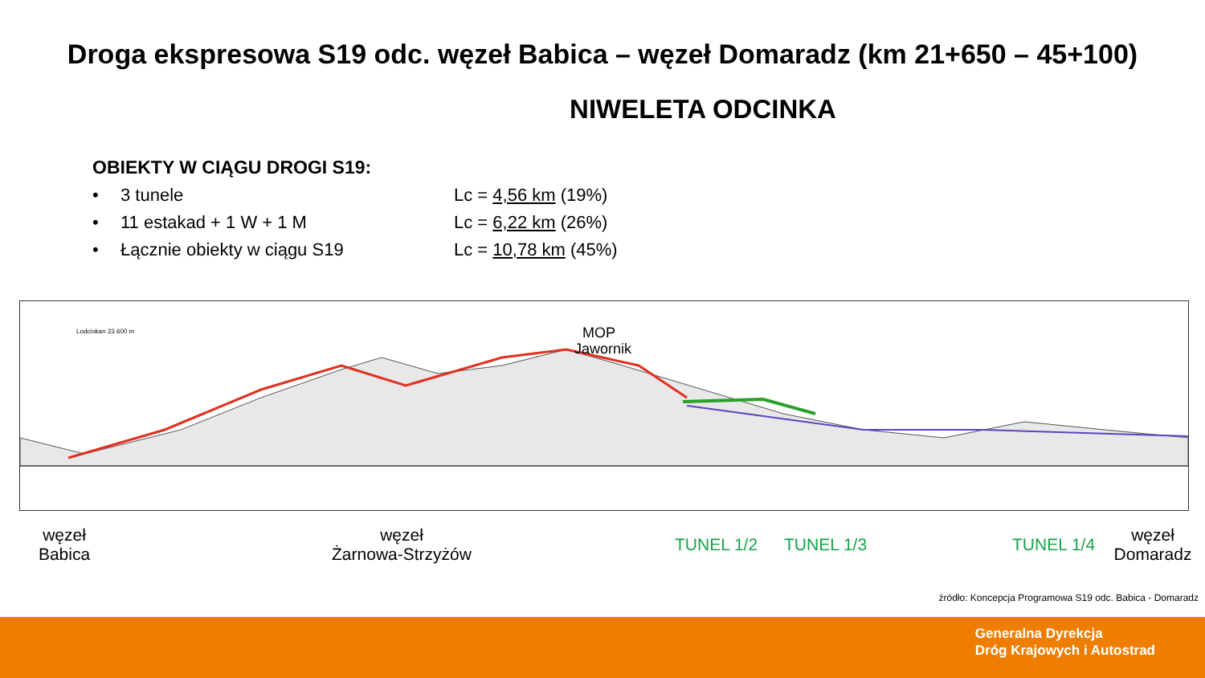Droga ekspresowa S19 odc. węzeł Babica – węzeł Domaradz (km 21+650 – 45+100)
NIWELETA ODCINKA
OBIEKTY W CIĄGU DROGI S19:
• 3 tunele Lc = 4,56 km (19%)
• 11 estakad + 1 W + 1 M Lc = 6,22 km (26%)
• Łącznie obiekty w ciągu S19 Lc = 10,78 km (45%)
MOP
Jawornik
Lodcinka= 23 600 m
węzeł
Babica
węzeł
Żarnowa-Strzyżów
TUNEL 1/2 TUNEL 1/3 TUNEL 1/4
węzeł
Domaradz
źródło: Koncepcja Programowa S19 odc. Babica - Domaradz
Generalna Dyrekcja
Dróg Krajowych i Autostrad